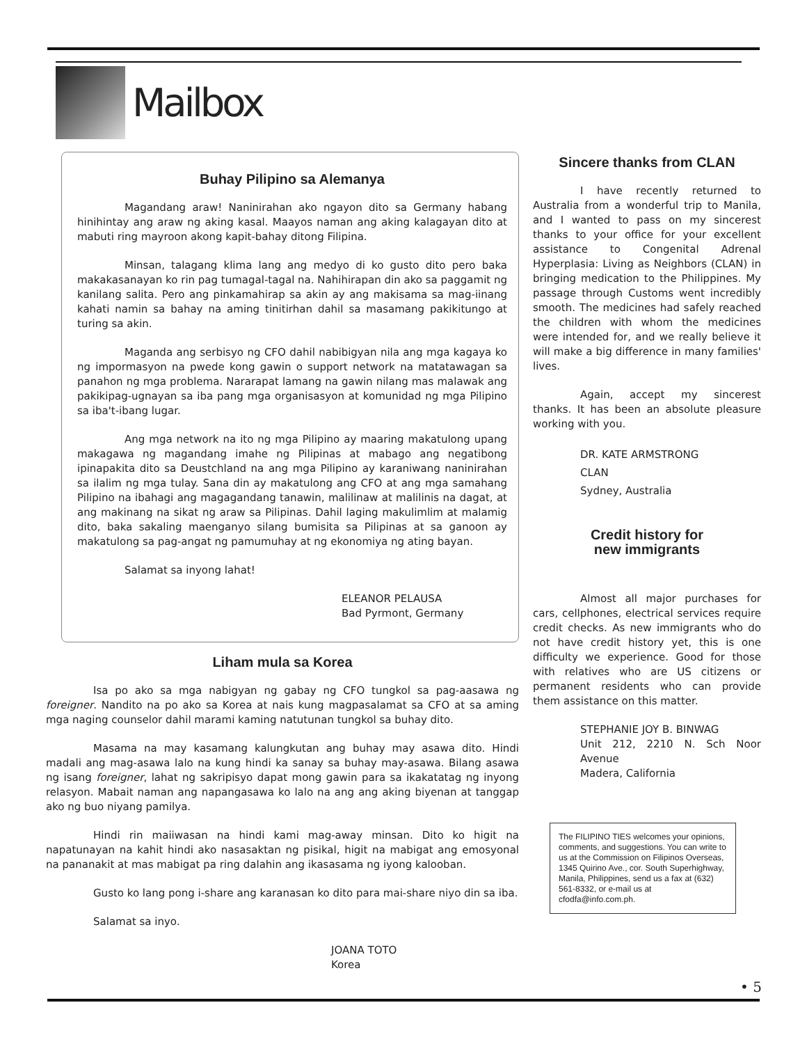Mailbox
Buhay Pilipino sa Alemanya
Magandang araw! Naninirahan ako ngayon dito sa Germany habang hinihintay ang araw ng aking kasal. Maayos naman ang aking kalagayan dito at mabuti ring mayroon akong kapit-bahay ditong Filipina.
Minsan, talagang klima lang ang medyo di ko gusto dito pero baka makakasanayan ko rin pag tumagal-tagal na. Nahihirapan din ako sa paggamit ng kanilang salita. Pero ang pinkamahirap sa akin ay ang makisama sa mag-iinang kahati namin sa bahay na aming tinitirhan dahil sa masamang pakikitungo at turing sa akin.
Maganda ang serbisyo ng CFO dahil nabibigyan nila ang mga kagaya ko ng impormasyon na pwede kong gawin o support network na matatawagan sa panahon ng mga problema. Nararapat lamang na gawin nilang mas malawak ang pakikipag-ugnayan sa iba pang mga organisasyon at komunidad ng mga Pilipino sa iba't-ibang lugar.
Ang mga network na ito ng mga Pilipino ay maaring makatulong upang makagawa ng magandang imahe ng Pilipinas at mabago ang negatibong ipinapakita dito sa Deustchland na ang mga Pilipino ay karaniwang naninirahan sa ilalim ng mga tulay. Sana din ay makatulong ang CFO at ang mga samahang Pilipino na ibahagi ang magagandang tanawin, malilinaw at malilinis na dagat, at ang makinang na sikat ng araw sa Pilipinas. Dahil laging makulimlim at malamig dito, baka sakaling maenganyo silang bumisita sa Pilipinas at sa ganoon ay makatulong sa pag-angat ng pamumuhay at ng ekonomiya ng ating bayan.
Salamat sa inyong lahat!
ELEANOR PELAUSA
Bad Pyrmont, Germany
Liham mula sa Korea
Isa po ako sa mga nabigyan ng gabay ng CFO tungkol sa pag-aasawa ng foreigner. Nandito na po ako sa Korea at nais kung magpasalamat sa CFO at sa aming mga naging counselor dahil marami kaming natutunan tungkol sa buhay dito.
Masama na may kasamang kalungkutan ang buhay may asawa dito. Hindi madali ang mag-asawa lalo na kung hindi ka sanay sa buhay may-asawa. Bilang asawa ng isang foreigner, lahat ng sakripisyo dapat mong gawin para sa ikakatatag ng inyong relasyon. Mabait naman ang napangasawa ko lalo na ang ang aking biyenan at tanggap ako ng buo niyang pamilya.
Hindi rin maiiwasan na hindi kami mag-away minsan. Dito ko higit na napatunayan na kahit hindi ako nasasaktan ng pisikal, higit na mabigat ang emosyonal na pananakit at mas mabigat pa ring dalahin ang ikasasama ng iyong kalooban.
Gusto ko lang pong i-share ang karanasan ko dito para mai-share niyo din sa iba.
Salamat sa inyo.
JOANA TOTO
Korea
Sincere thanks from CLAN
I have recently returned to Australia from a wonderful trip to Manila, and I wanted to pass on my sincerest thanks to your office for your excellent assistance to Congenital Adrenal Hyperplasia: Living as Neighbors (CLAN) in bringing medication to the Philippines. My passage through Customs went incredibly smooth. The medicines had safely reached the children with whom the medicines were intended for, and we really believe it will make a big difference in many families' lives.
Again, accept my sincerest thanks. It has been an absolute pleasure working with you.
DR. KATE ARMSTRONG
CLAN
Sydney, Australia
Credit history for
new immigrants
Almost all major purchases for cars, cellphones, electrical services require credit checks. As new immigrants who do not have credit history yet, this is one difficulty we experience. Good for those with relatives who are US citizens or permanent residents who can provide them assistance on this matter.
STEPHANIE JOY B. BINWAG
Unit 212, 2210 N. Sch Noor Avenue
Madera, California
The FILIPINO TIES welcomes your opinions, comments, and suggestions. You can write to us at the Commission on Filipinos Overseas, 1345 Quirino Ave., cor. South Superhighway, Manila, Philippines, send us a fax at (632) 561-8332, or e-mail us at cfodfa@info.com.ph.
• 5